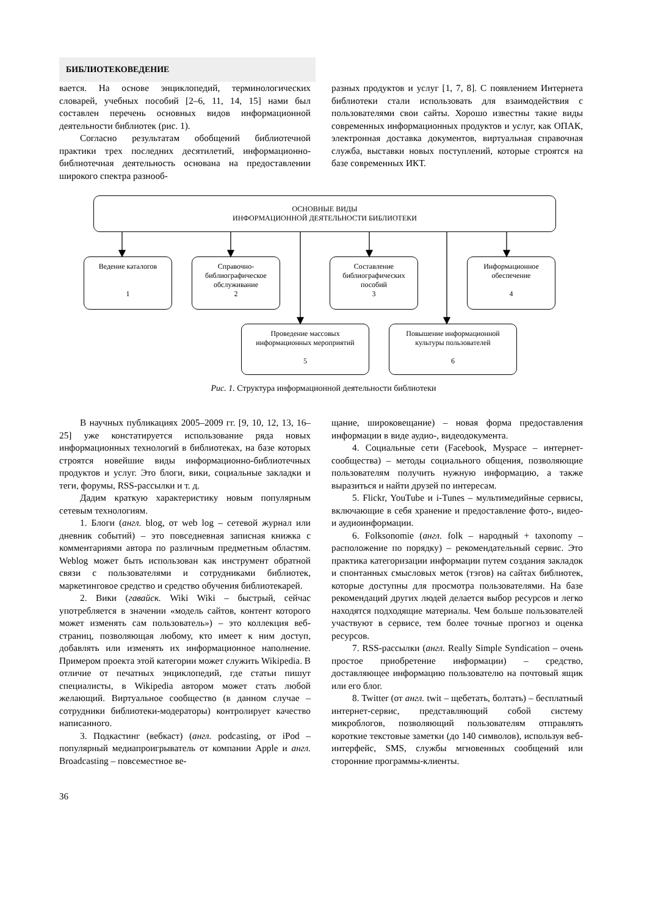БИБЛИОТЕКОВЕДЕНИЕ
вается. На основе энциклопедий, терминологических словарей, учебных пособий [2–6, 11, 14, 15] нами был составлен перечень основных видов информационной деятельности библиотек (рис. 1).
Согласно результатам обобщений библиотечной практики трех последних десятилетий, информационно-библиотечная деятельность основана на предоставлении широкого спектра разнооб-
разных продуктов и услуг [1, 7, 8]. С появлением Интернета библиотеки стали использовать для взаимодействия с пользователями свои сайты. Хорошо известны такие виды современных информационных продуктов и услуг, как ОПАК, электронная доставка документов, виртуальная справочная служба, выставки новых поступлений, которые строятся на базе современных ИКТ.
ОСНОВНЫЕ ВИДЫ
ИНФОРМАЦИОННОЙ ДЕЯТЕЛЬНОСТИ БИБЛИОТЕКИ
Ведение каталогов
1
Справочно-
библиографическое
обслуживание
2
Составление
библиографических
пособий
3
Информационное
обеспечение
4
Проведение массовых
информационных мероприятий
5
Повышение информационной
культуры пользователей
6
Рис. 1. Структура информационной деятельности библиотеки
В научных публикациях 2005–2009 гг. [9, 10, 12, 13, 16–25] уже констатируется использование ряда новых информационных технологий в библиотеках, на базе которых строятся новейшие виды информационно-библиотечных продуктов и услуг. Это блоги, вики, социальные закладки и теги, форумы, RSS-рассылки и т. д.
Дадим краткую характеристику новым популярным сетевым технологиям.
1. Блоги (англ. blog, от web log – сетевой журнал или дневник событий) – это повседневная записная книжка с комментариями автора по различным предметным областям. Weblog может быть использован как инструмент обратной связи с пользователями и сотрудниками библиотек, маркетинговое средство и средство обучения библиотекарей.
2. Вики (гавайск. Wiki Wiki – быстрый, сейчас употребляется в значении «модель сайтов, контент которого может изменять сам пользователь») – это коллекция веб-страниц, позволяющая любому, кто имеет к ним доступ, добавлять или изменять их информационное наполнение. Примером проекта этой категории может служить Wikipedia. В отличие от печатных энциклопедий, где статьи пишут специалисты, в Wikipedia автором может стать любой желающий. Виртуальное сообщество (в данном случае – сотрудники библиотеки-модераторы) контролирует качество написанного.
3. Подкастинг (вебкаст) (англ. podcasting, от iPod – популярный медиапроигрыватель от компании Apple и англ. Broadcasting – повсеместное ве-
щание, широковещание) – новая форма предоставления информации в виде аудио-, видеодокумента.
4. Социальные сети (Facebook, Myspace – интернет-сообщества) – методы социального общения, позволяющие пользователям получить нужную информацию, а также выразиться и найти друзей по интересам.
5. Flickr, YouTube и i-Tunes – мультимедийные сервисы, включающие в себя хранение и предоставление фото-, видео- и аудиоинформации.
6. Folksonomie (англ. folk – народный + taxonomy – расположение по порядку) – рекомендательный сервис. Это практика категоризации информации путем создания закладок и спонтанных смысловых меток (тэгов) на сайтах библиотек, которые доступны для просмотра пользователями. На базе рекомендаций других людей делается выбор ресурсов и легко находятся подходящие материалы. Чем больше пользователей участвуют в сервисе, тем более точные прогноз и оценка ресурсов.
7. RSS-рассылки (англ. Really Simple Syndication – очень простое приобретение информации) – средство, доставляющее информацию пользователю на почтовый ящик или его блог.
8. Twitter (от англ. twit – щебетать, болтать) – бесплатный интернет-сервис, представляющий собой систему микроблогов, позволяющий пользователям отправлять короткие текстовые заметки (до 140 символов), используя веб-интерфейс, SMS, службы мгновенных сообщений или сторонние программы-клиенты.
36